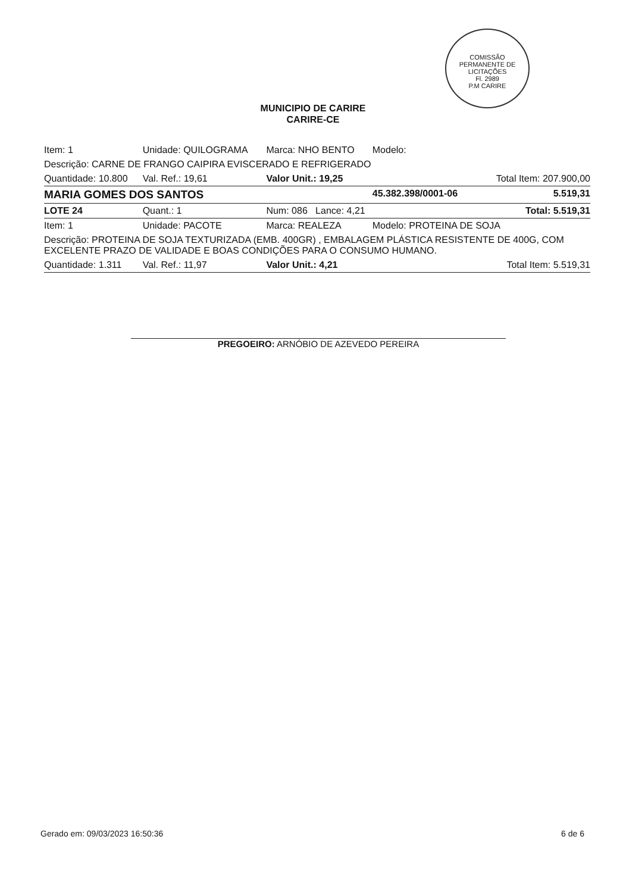COMISSÃO PERMANENTE DE LICITAÇÕES
Fl. 2989
P.M CARIRE
MUNICIPIO DE CARIRE
CARIRE-CE
| Item: 1 | Unidade: QUILOGRAMA | Marca: NHO BENTO | Modelo: | |
| Descrição: CARNE DE FRANGO CAIPIRA EVISCERADO E REFRIGERADO | | | | |
| Quantidade: 10.800 | Val. Ref.: 19,61 | Valor Unit.: 19,25 | | Total Item: 207.900,00 |
| MARIA GOMES DOS SANTOS | | | 45.382.398/0001-06 | 5.519,31 |
| LOTE 24 | Quant.: 1 | Num: 086 Lance: 4,21 | | Total: 5.519,31 |
| Item: 1 | Unidade: PACOTE | Marca: REALEZA | Modelo: PROTEINA DE SOJA | |
| Descrição: PROTEINA DE SOJA TEXTURIZADA (EMB. 400GR) , EMBALAGEM PLÁSTICA RESISTENTE DE 400G, COM EXCELENTE PRAZO DE VALIDADE E BOAS CONDIÇÕES PARA O CONSUMO HUMANO. | | | | |
| Quantidade: 1.311 | Val. Ref.: 11,97 | Valor Unit.: 4,21 | | Total Item: 5.519,31 |
PREGOEIRO: ARNÓBIO DE AZEVEDO PEREIRA
Gerado em: 09/03/2023 16:50:36 6 de 6